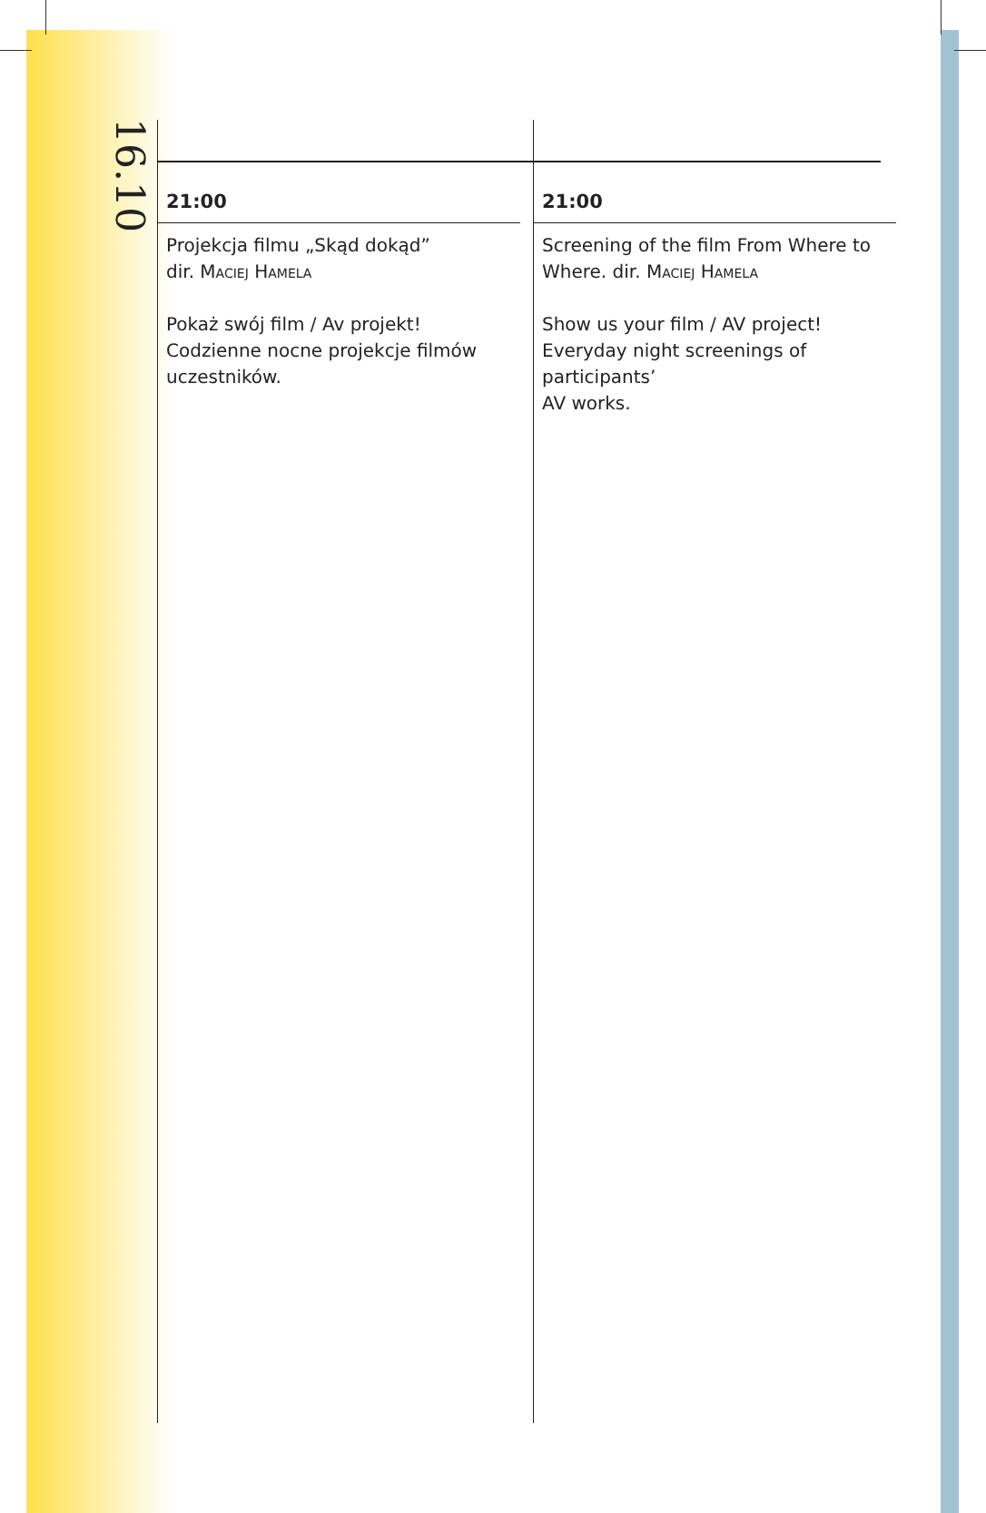16.10
21:00
Projekcja filmu „Skąd dokąd”
dir. Maciej Hamela
Pokaż swój film / Av projekt! Codzienne nocne projekcje filmów uczestników.
21:00
Screening of the film From Where to Where. dir. Maciej Hamela
Show us your film / AV project! Everyday night screenings of participants’
AV works.